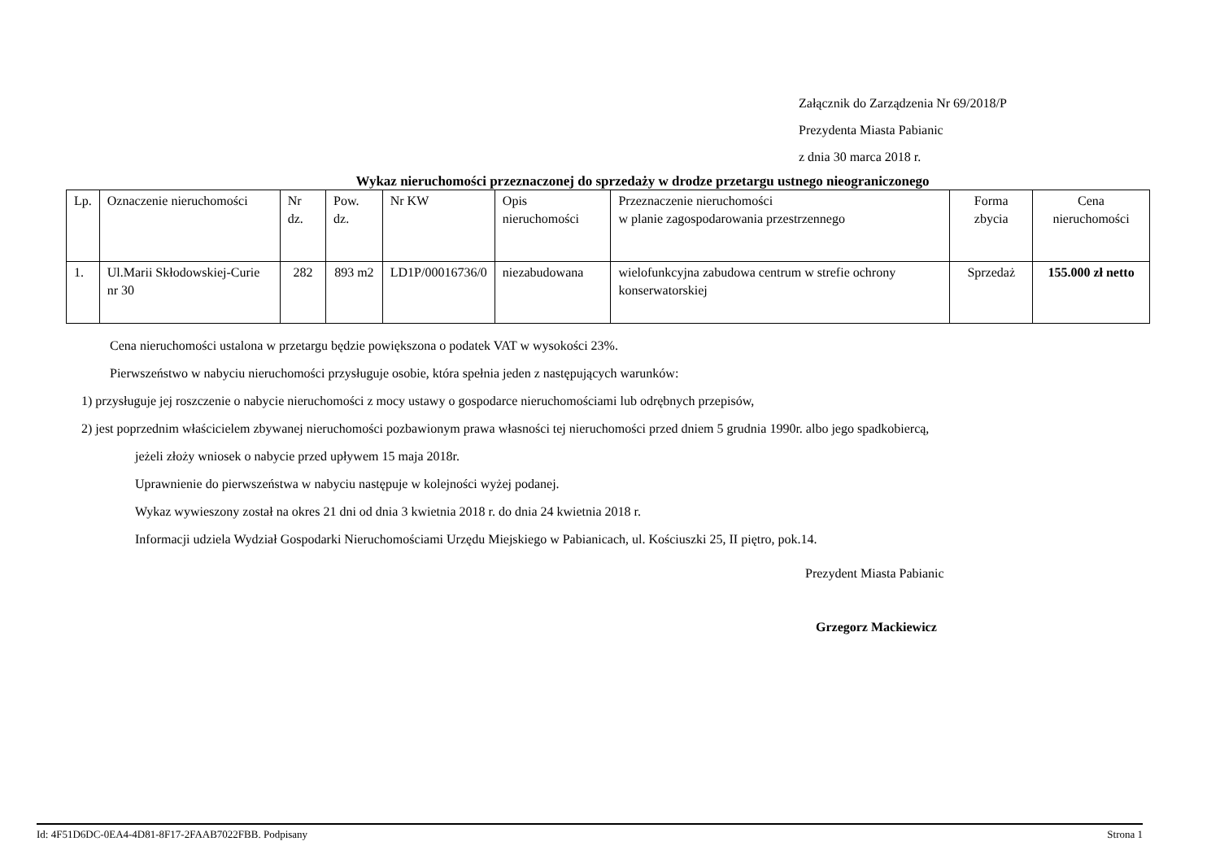Załącznik do Zarządzenia Nr 69/2018/P
Prezydenta Miasta Pabianic
z dnia 30 marca 2018 r.
Wykaz nieruchomości przeznaczonej do sprzedaży w drodze przetargu ustnego nieograniczonego
| Lp. | Oznaczenie nieruchomości | Nr dz. | Pow. dz. | Nr KW | Opis nieruchomości | Przeznaczenie nieruchomości w planie zagospodarowania przestrzennego | Forma zbycia | Cena nieruchomości |
| 1. | Ul.Marii Skłodowskiej-Curie nr 30 | 282 | 893 m2 | LD1P/00016736/0 | niezabudowana | wielofunkcyjna zabudowa centrum w strefie ochrony konserwatorskiej | Sprzedaż | 155.000 zł netto |
Cena nieruchomości ustalona w przetargu będzie powiększona o podatek VAT w wysokości 23%.
Pierwszeństwo w nabyciu nieruchomości przysługuje osobie, która spełnia jeden z następujących warunków:
1) przysługuje jej roszczenie o nabycie nieruchomości z mocy ustawy o gospodarce nieruchomościami lub odrębnych przepisów,
2) jest poprzednim właścicielem zbywanej nieruchomości pozbawionym prawa własności tej nieruchomości przed dniem 5 grudnia 1990r. albo jego spadkobiercą,
jeżeli złoży wniosek o nabycie przed upływem 15 maja 2018r.
Uprawnienie do pierwszeństwa w nabyciu następuje w kolejności wyżej podanej.
Wykaz wywieszony został na okres 21 dni od dnia 3 kwietnia 2018 r. do dnia 24 kwietnia 2018 r.
Informacji udziela Wydział Gospodarki Nieruchomościami Urzędu Miejskiego w Pabianicach, ul. Kościuszki 25, II piętro, pok.14.
Prezydent Miasta Pabianic
Grzegorz Mackiewicz
Id: 4F51D6DC-0EA4-4D81-8F17-2FAAB7022FBB. Podpisany Strona 1